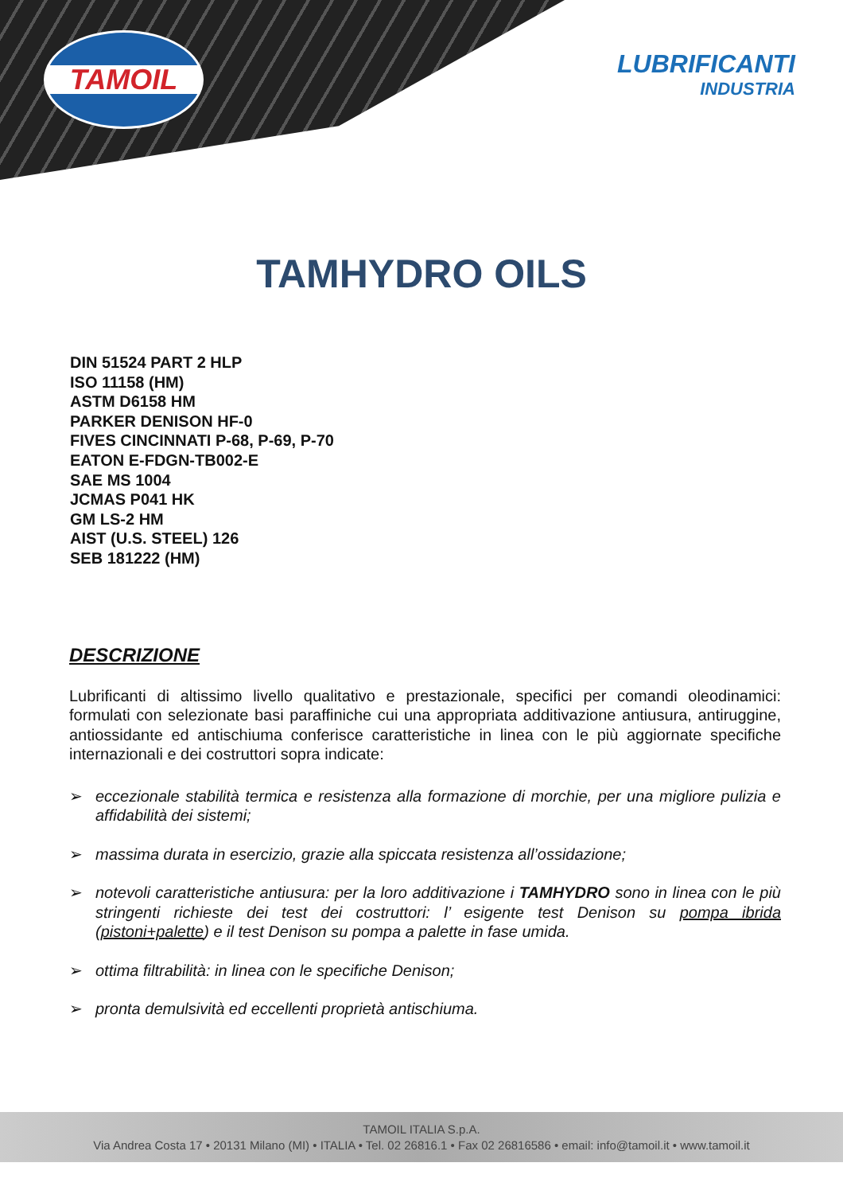TAMOIL
LUBRIFICANTI
INDUSTRIA
TAMHYDRO OILS
DIN 51524 PART 2 HLP
ISO 11158 (HM)
ASTM D6158 HM
PARKER DENISON HF-0
FIVES CINCINNATI P-68, P-69, P-70
EATON E-FDGN-TB002-E
SAE MS 1004
JCMAS P041 HK
GM LS-2 HM
AIST (U.S. STEEL) 126
SEB 181222 (HM)
DESCRIZIONE
Lubrificanti di altissimo livello qualitativo e prestazionale, specifici per comandi oleodinamici: formulati con selezionate basi paraffiniche cui una appropriata additivazione antiusura, antiruggine, antiossidante ed antischiuma conferisce caratteristiche in linea con le più aggiornate specifiche internazionali e dei costruttori sopra indicate:
➢ eccezionale stabilità termica e resistenza alla formazione di morchie, per una migliore pulizia e affidabilità dei sistemi;
➢ massima durata in esercizio, grazie alla spiccata resistenza all’ossidazione;
➢ notevoli caratteristiche antiusura: per la loro additivazione i TAMHYDRO sono in linea con le più stringenti richieste dei test dei costruttori: l’ esigente test Denison su pompa ibrida (pistoni+palette) e il test Denison su pompa a palette in fase umida.
➢ ottima filtrabilità: in linea con le specifiche Denison;
➢ pronta demulsività ed eccellenti proprietà antischiuma.
TAMOIL ITALIA S.p.A.
Via Andrea Costa 17 • 20131 Milano (MI) • ITALIA • Tel. 02 26816.1 • Fax 02 26816586 • email: info@tamoil.it • www.tamoil.it